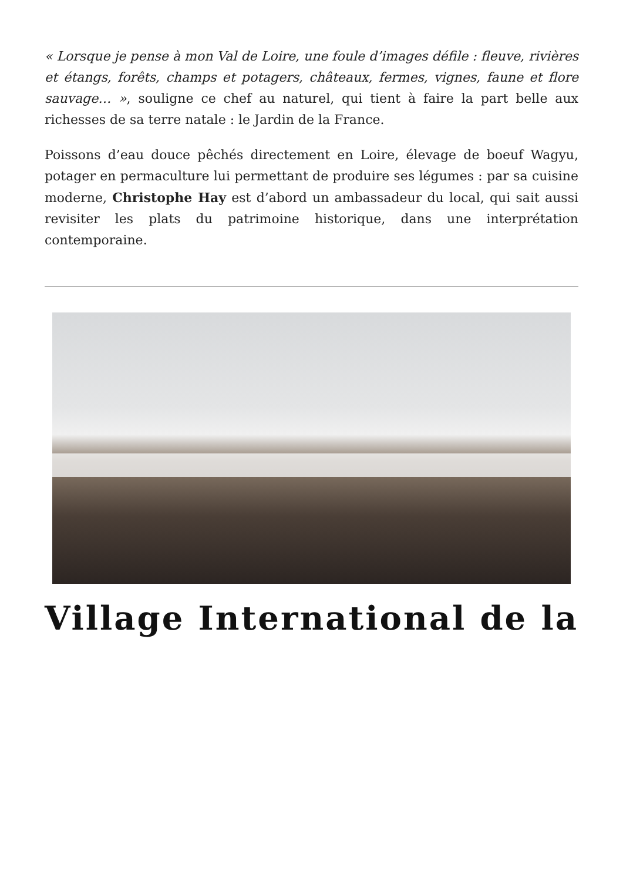« Lorsque je pense à mon Val de Loire, une foule d’images défile : fleuve, rivières et étangs, forêts, champs et potagers, châteaux, fermes, vignes, faune et flore sauvage… », souligne ce chef au naturel, qui tient à faire la part belle aux richesses de sa terre natale : le Jardin de la France.
Poissons d’eau douce pêchés directement en Loire, élevage de boeuf Wagyu, potager en permaculture lui permettant de produire ses légumes : par sa cuisine moderne, Christophe Hay est d’abord un ambassadeur du local, qui sait aussi revisiter les plats du patrimoine historique, dans une interprétation contemporaine.
Village International de la